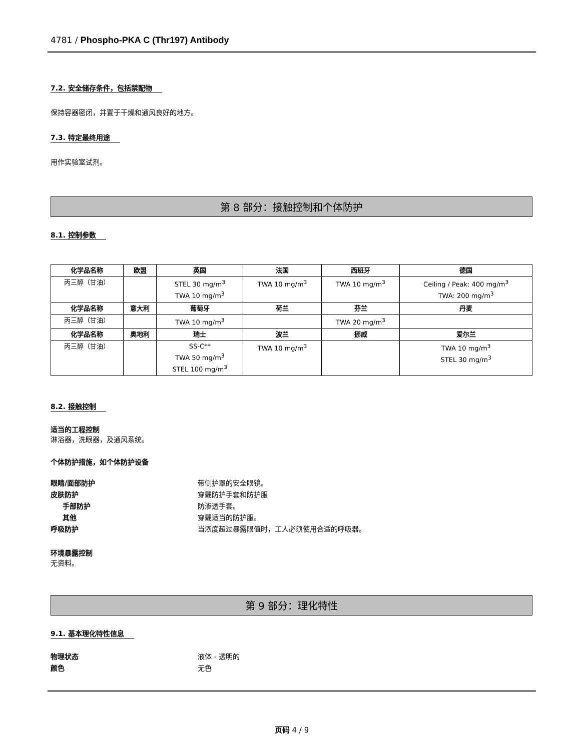4781 / Phospho-PKA C (Thr197) Antibody
7.2. 安全储存条件，包括禁配物
保持容器密闭，并置于干燥和通风良好的地方。
7.3. 特定最终用途
用作实验室试剂。
第 8 部分：接触控制和个体防护
8.1. 控制参数
| 化学品名称 | 欧盟 | 英国 | 法国 | 西班牙 | 德国 |
| --- | --- | --- | --- | --- | --- |
| 丙三醇（甘油） | | STEL 30 mg/m<sup>3</sup> TWA 10 mg/m<sup>3</sup> | TWA 10 mg/m<sup>3</sup> | TWA 10 mg/m<sup>3</sup> | Ceiling / Peak: 400 mg/m<sup>3</sup> TWA: 200 mg/m<sup>3</sup> |
| 化学品名称 | 意大利 | 葡萄牙 | 荷兰 | 芬兰 | 丹麦 |
| 丙三醇（甘油） | | TWA 10 mg/m<sup>3</sup> | | TWA 20 mg/m<sup>3</sup> | |
| 化学品名称 | 奥地利 | 瑞士 | 波兰 | 挪威 | 爱尔兰 |
| 丙三醇（甘油） | | SS-C** TWA 50 mg/m<sup>3</sup> STEL 100 mg/m<sup>3</sup> | TWA 10 mg/m<sup>3</sup> | | TWA 10 mg/m<sup>3</sup> STEL 30 mg/m<sup>3</sup> |
8.2. 接触控制
适当的工程控制
淋浴器，洗眼器，及通风系统。
个体防护措施，如个体防护设备
眼睛/面部防护 带侧护罩的安全眼镜。
皮肤防护 穿戴防护手套和防护服
手部防护 防渗透手套。
其他 穿戴适当的防护服。
呼吸防护 当浓度超过暴露限值时，工人必须使用合适的呼吸器。
环境暴露控制
无资料。
第 9 部分：理化特性
9.1. 基本理化特性信息
物理状态 液体 - 透明的
颜色 无色
页码 4 / 9